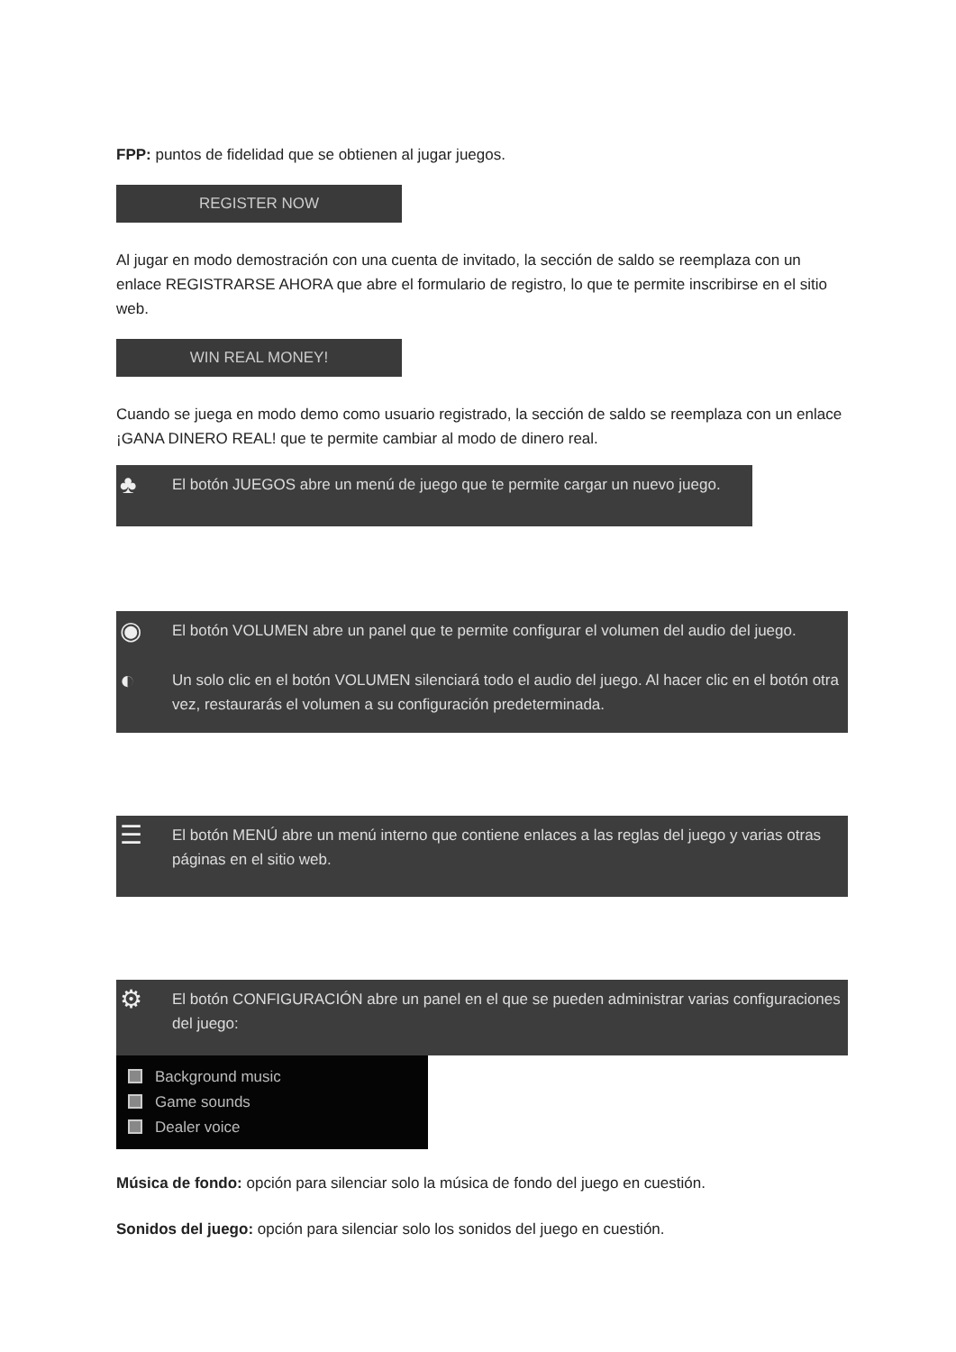FPP: puntos de fidelidad que se obtienen al jugar juegos.
REGISTER NOW
Al jugar en modo demostración con una cuenta de invitado, la sección de saldo se reemplaza con un enlace REGISTRARSE AHORA que abre el formulario de registro, lo que te permite inscribirse en el sitio web.
WIN REAL MONEY!
Cuando se juega en modo demo como usuario registrado, la sección de saldo se reemplaza con un enlace ¡GANA DINERO REAL! que te permite cambiar al modo de dinero real.
♣
El botón JUEGOS abre un menú de juego que te permite cargar un nuevo juego.
◉
El botón VOLUMEN abre un panel que te permite configurar el volumen del audio del juego.
◐
Un solo clic en el botón VOLUMEN silenciará todo el audio del juego. Al hacer clic en el botón otra vez, restaurarás el volumen a su configuración predeterminada.
☰
El botón MENÚ abre un menú interno que contiene enlaces a las reglas del juego y varias otras páginas en el sitio web.
⚙
El botón CONFIGURACIÓN abre un panel en el que se pueden administrar varias configuraciones del juego:
Background music
Game sounds
Dealer voice
Música de fondo: opción para silenciar solo la música de fondo del juego en cuestión.
Sonidos del juego: opción para silenciar solo los sonidos del juego en cuestión.